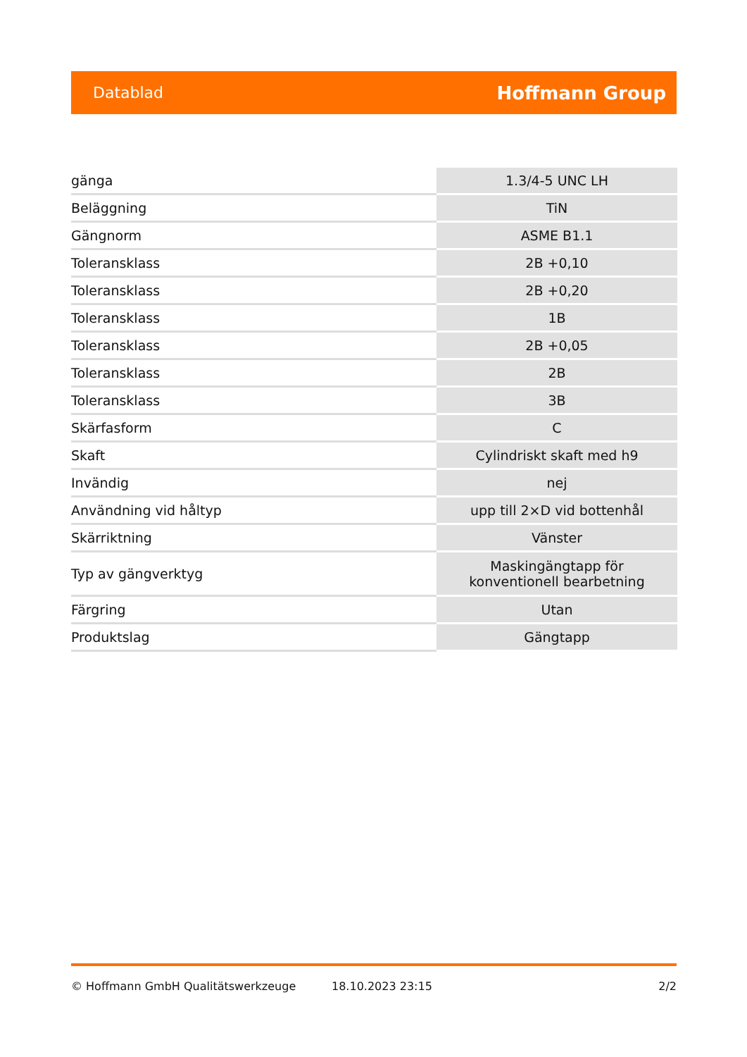Datablad Hoffmann Group
| gänga | 1.3/4-5 UNC LH |
| Beläggning | TiN |
| Gängnorm | ASME B1.1 |
| Toleransklass | 2B +0,10 |
| Toleransklass | 2B +0,20 |
| Toleransklass | 1B |
| Toleransklass | 2B +0,05 |
| Toleransklass | 2B |
| Toleransklass | 3B |
| Skärfasform | C |
| Skaft | Cylindriskt skaft med h9 |
| Invändig | nej |
| Användning vid håltyp | upp till 2×D vid bottenhål |
| Skärriktning | Vänster |
| Typ av gängverktyg | Maskingängtapp för konventionell bearbetning |
| Färgring | Utan |
| Produktslag | Gängtapp |
© Hoffmann GmbH Qualitätswerkzeuge 18.10.2023 23:15 2/2